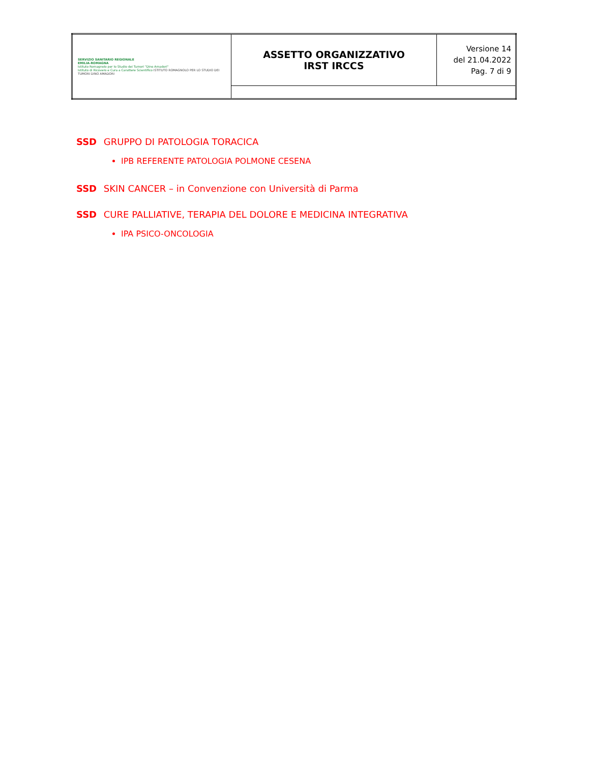| SERVIZIO SANITARIO REGIONALE EMILIA-ROMAGNA Istituto Romagnolo per lo Studio dei Tumori "Dino Amadori" Istituto di Ricovero e Cura a Carattere Scientifico ISTITUTO ROMAGNOLO PER LO STUDIO DEI TUMORI DINO AMADORI | ASSETTO ORGANIZZATIVO IRST IRCCS | Versione 14 del 21.04.2022 Pag. 7 di 9 |
SSD GRUPPO DI PATOLOGIA TORACICA
IPB REFERENTE PATOLOGIA POLMONE CESENA
SSD SKIN CANCER – in Convenzione con Università di Parma
SSD CURE PALLIATIVE, TERAPIA DEL DOLORE E MEDICINA INTEGRATIVA
IPA PSICO-ONCOLOGIA